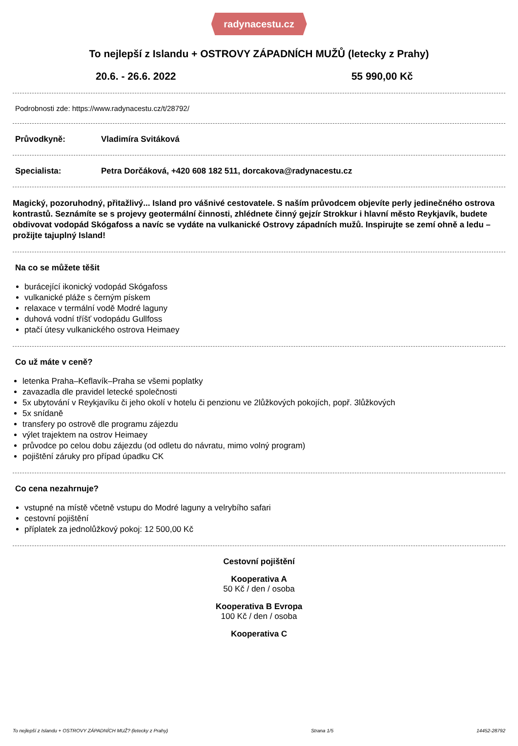radynacestu.cz
To nejlepší z Islandu + OSTROVY ZÁPADNÍCH MUŽŮ (letecky z Prahy)
20.6. - 26.6. 2022 55 990,00 Kč
Podrobnosti zde: https://www.radynacestu.cz/t/28792/
Průvodkyně: Vladimíra Svitáková
Specialista: Petra Dorčáková, +420 608 182 511, dorcakova@radynacestu.cz
Magický, pozoruhodný, přitažlivý... Island pro vášnivé cestovatele. S naším průvodcem objevíte perly jedinečného ostrova kontrastů. Seznámíte se s projevy geotermální činnosti, zhlédnete činný gejzír Strokkur i hlavní město Reykjavík, budete obdivovat vodopád Skógafoss a navíc se vydáte na vulkanické Ostrovy západních mužů. Inspirujte se zemí ohně a ledu – prožijte tajuplný Island!
Na co se můžete těšit
burácející ikonický vodopád Skógafoss
vulkanické pláže s černým pískem
relaxace v termální vodě Modré laguny
duhová vodní tříšť vodopádu Gullfoss
ptačí útesy vulkanického ostrova Heimaey
Co už máte v ceně?
letenka Praha–Keflavík–Praha se všemi poplatky
zavazadla dle pravidel letecké společnosti
5x ubytování v Reykjavíku či jeho okolí v hotelu či penzionu ve 2lůžkových pokojích, popř. 3lůžkových
5x snídaně
transfery po ostrově dle programu zájezdu
výlet trajektem na ostrov Heimaey
průvodce po celou dobu zájezdu (od odletu do návratu, mimo volný program)
pojištění záruky pro případ úpadku CK
Co cena nezahrnuje?
vstupné na místě včetně vstupu do Modré laguny a velrybího safari
cestovní pojištění
příplatek za jednolůžkový pokoj: 12 500,00 Kč
Cestovní pojištění
Kooperativa A
50 Kč / den / osoba
Kooperativa B Evropa
100 Kč / den / osoba
Kooperativa C
To nejlepší z Islandu + OSTROVY ZÁPADNÍCH MUŽ? (letecky z Prahy) Strana 1/5 14452-28792